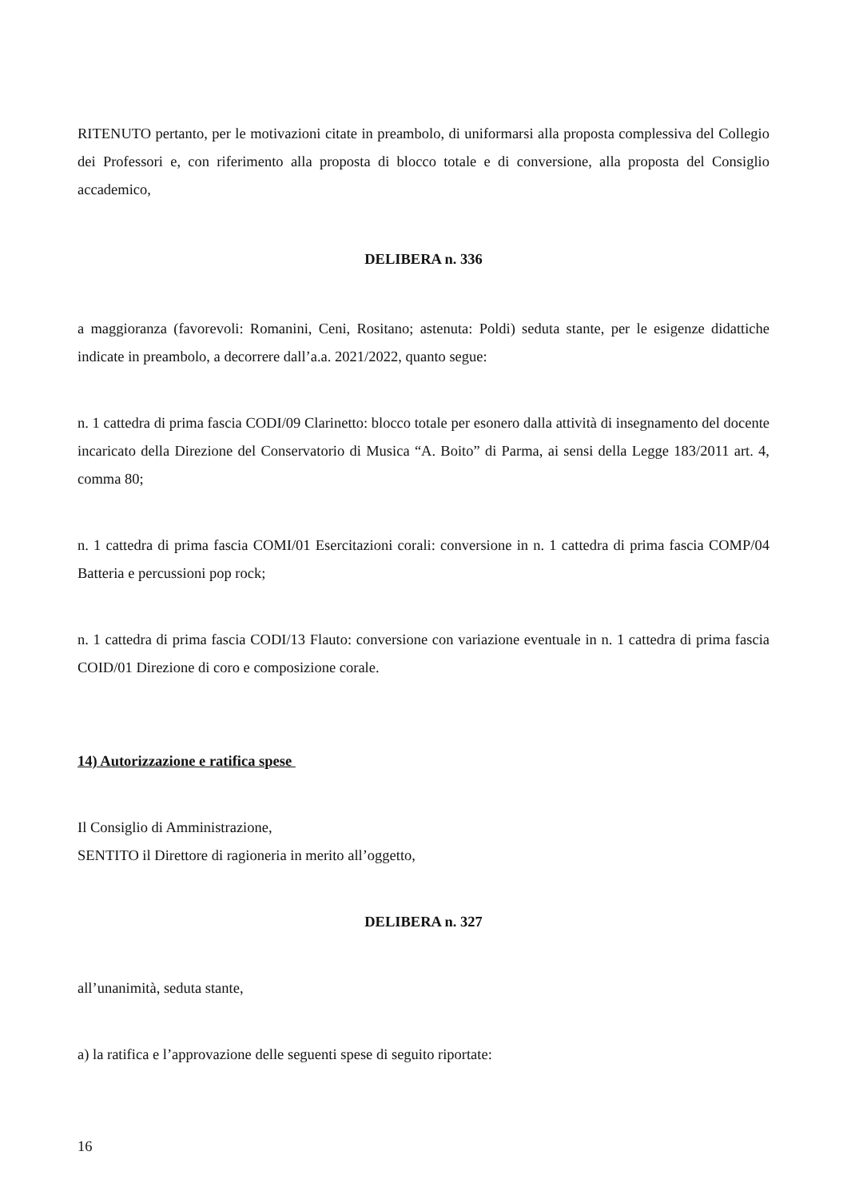RITENUTO pertanto, per le motivazioni citate in preambolo, di uniformarsi alla proposta complessiva del Collegio dei Professori e, con riferimento alla proposta di blocco totale e di conversione, alla proposta del Consiglio accademico,
DELIBERA n. 336
a maggioranza (favorevoli: Romanini, Ceni, Rositano; astenuta: Poldi) seduta stante, per le esigenze didattiche indicate in preambolo, a decorrere dall’a.a. 2021/2022, quanto segue:
n. 1 cattedra di prima fascia CODI/09 Clarinetto: blocco totale per esonero dalla attività di insegnamento del docente incaricato della Direzione del Conservatorio di Musica “A. Boito” di Parma, ai sensi della Legge 183/2011 art. 4, comma 80;
n. 1 cattedra di prima fascia COMI/01 Esercitazioni corali: conversione in n. 1 cattedra di prima fascia COMP/04 Batteria e percussioni pop rock;
n. 1 cattedra di prima fascia CODI/13 Flauto: conversione con variazione eventuale in n. 1 cattedra di prima fascia COID/01 Direzione di coro e composizione corale.
14) Autorizzazione e ratifica spese
Il Consiglio di Amministrazione,
SENTITO il Direttore di ragioneria in merito all’oggetto,
DELIBERA n. 327
all’unanimità, seduta stante,
a) la ratifica e l’approvazione delle seguenti spese di seguito riportate:
16